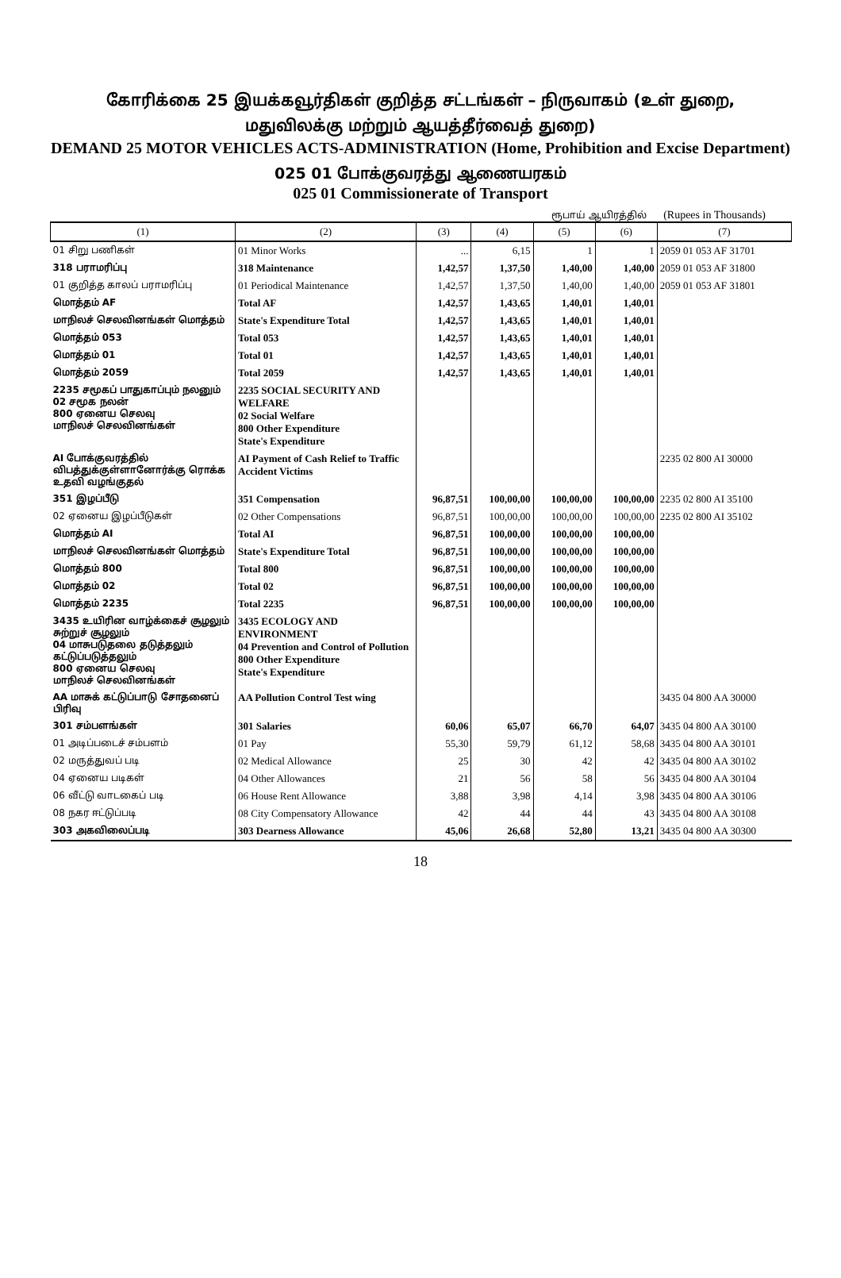கோரிக்கை 25 இயக்கவூர்திகள் குறித்த சட்டங்கள் – நிருவாகம் (உள் துறை, மதுவிலக்கு மற்றும் ஆயத்தீர்வைத் துறை)
DEMAND 25 MOTOR VEHICLES ACTS-ADMINISTRATION (Home, Prohibition and Excise Department)
025 01 போக்குவரத்து ஆணையரகம்
025 01 Commissionerate of Transport
ரூபாய் ஆயிரத்தில் (Rupees in Thousands)
| (1) | (2) | (3) | (4) | (5) | (6) | (7) |
| --- | --- | --- | --- | --- | --- | --- |
| 01 சிறு பணிகள் | 01 Minor Works | ... | 6,15 | 1 | 1 | 2059 01 053 AF 31701 |
| 318 பராமரிப்பு | 318 Maintenance | 1,42,57 | 1,37,50 | 1,40,00 | 1,40,00 | 2059 01 053 AF 31800 |
| 01 குறித்த காலப் பராமரிப்பு | 01 Periodical Maintenance | 1,42,57 | 1,37,50 | 1,40,00 | 1,40,00 | 2059 01 053 AF 31801 |
| மொத்தம் AF | Total AF | 1,42,57 | 1,43,65 | 1,40,01 | 1,40,01 | |
| மாநிலச் செலவினங்கள் மொத்தம் | State's Expenditure Total | 1,42,57 | 1,43,65 | 1,40,01 | 1,40,01 | |
| மொத்தம் 053 | Total 053 | 1,42,57 | 1,43,65 | 1,40,01 | 1,40,01 | |
| மொத்தம் 01 | Total 01 | 1,42,57 | 1,43,65 | 1,40,01 | 1,40,01 | |
| மொத்தம் 2059 | Total 2059 | 1,42,57 | 1,43,65 | 1,40,01 | 1,40,01 | |
| 2235 சமூகப் பாதுகாப்பும் நலனும் 02 சமூக நலன் 800 ஏனைய செலவு மாநிலச் செலவினங்கள் | 2235 SOCIAL SECURITY AND WELFARE 02 Social Welfare 800 Other Expenditure State's Expenditure | | | | | |
| AI போக்குவரத்தில் விபத்துக்குள்ளானோர்க்கு ரொக்க உதவி வழங்குதல் | AI Payment of Cash Relief to Traffic Accident Victims | | | | | 2235 02 800 AI 30000 |
| 351 இழப்பீடு | 351 Compensation | 96,87,51 | 100,00,00 | 100,00,00 | 100,00,00 | 2235 02 800 AI 35100 |
| 02 ஏனைய இழப்பீடுகள் | 02 Other Compensations | 96,87,51 | 100,00,00 | 100,00,00 | 100,00,00 | 2235 02 800 AI 35102 |
| மொத்தம் AI | Total AI | 96,87,51 | 100,00,00 | 100,00,00 | 100,00,00 | |
| மாநிலச் செலவினங்கள் மொத்தம் | State's Expenditure Total | 96,87,51 | 100,00,00 | 100,00,00 | 100,00,00 | |
| மொத்தம் 800 | Total 800 | 96,87,51 | 100,00,00 | 100,00,00 | 100,00,00 | |
| மொத்தம் 02 | Total 02 | 96,87,51 | 100,00,00 | 100,00,00 | 100,00,00 | |
| மொத்தம் 2235 | Total 2235 | 96,87,51 | 100,00,00 | 100,00,00 | 100,00,00 | |
| 3435 உயிரின வாழ்க்கைச் சூழலும் சுற்றுச் சூழலும் 04 மாசுபடுதலை தடுத்தலும் கட்டுப்படுத்தலும் 800 ஏனைய செலவு மாநிலச் செலவினங்கள் | 3435 ECOLOGY AND ENVIRONMENT 04 Prevention and Control of Pollution 800 Other Expenditure State's Expenditure | | | | | |
| AA மாசுக் கட்டுப்பாடு சோதனைப் பிரிவு | AA Pollution Control Test wing | | | | | 3435 04 800 AA 30000 |
| 301 சம்பளங்கள் | 301 Salaries | 60,06 | 65,07 | 66,70 | 64,07 | 3435 04 800 AA 30100 |
| 01 அடிப்படைச் சம்பளம் | 01 Pay | 55,30 | 59,79 | 61,12 | 58,68 | 3435 04 800 AA 30101 |
| 02 மருத்துவப் படி | 02 Medical Allowance | 25 | 30 | 42 | 42 | 3435 04 800 AA 30102 |
| 04 ஏனைய படிகள் | 04 Other Allowances | 21 | 56 | 58 | 56 | 3435 04 800 AA 30104 |
| 06 வீட்டு வாடகைப் படி | 06 House Rent Allowance | 3,88 | 3,98 | 4,14 | 3,98 | 3435 04 800 AA 30106 |
| 08 நகர ஈட்டுப்படி | 08 City Compensatory Allowance | 42 | 44 | 44 | 43 | 3435 04 800 AA 30108 |
| 303 அகவிலைப்படி | 303 Dearness Allowance | 45,06 | 26,68 | 52,80 | 13,21 | 3435 04 800 AA 30300 |
18